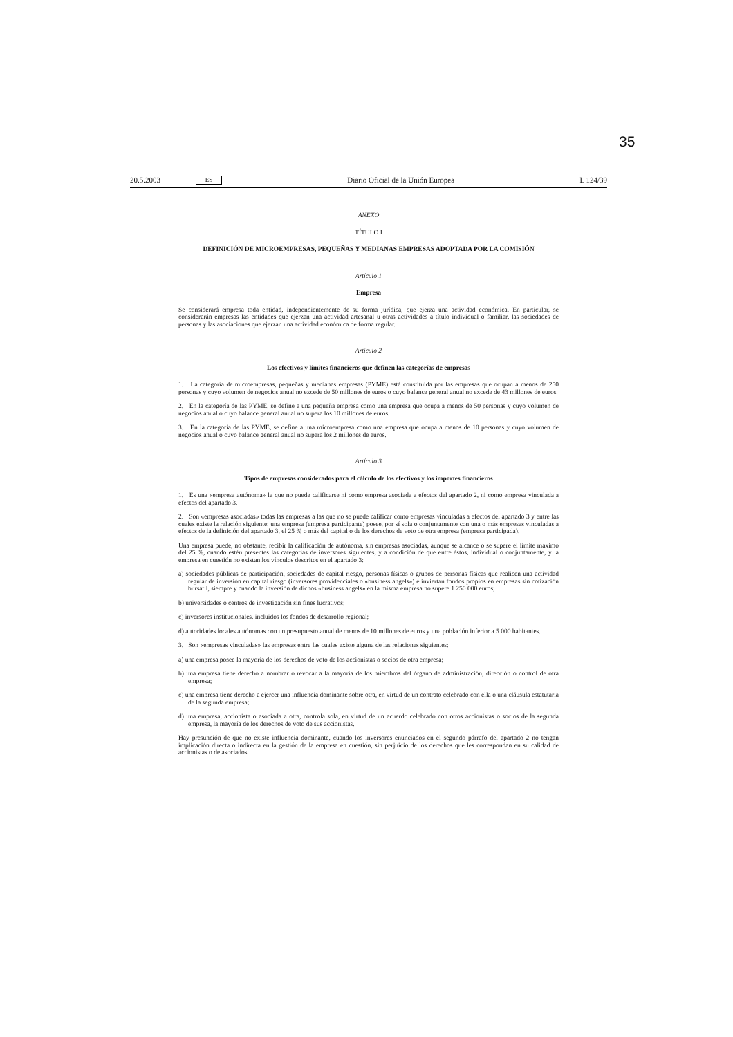35
20.5.2003 ES Diario Oficial de la Unión Europea L 124/39
ANEXO
TÍTULO I
DEFINICIÓN DE MICROEMPRESAS, PEQUEÑAS Y MEDIANAS EMPRESAS ADOPTADA POR LA COMISIÓN
Artículo 1
Empresa
Se considerará empresa toda entidad, independientemente de su forma jurídica, que ejerza una actividad económica. En particular, se considerarán empresas las entidades que ejerzan una actividad artesanal u otras actividades a título individual o familiar, las sociedades de personas y las asociaciones que ejerzan una actividad económica de forma regular.
Artículo 2
Los efectivos y límites financieros que definen las categorías de empresas
1. La categoría de microempresas, pequeñas y medianas empresas (PYME) está constituida por las empresas que ocupan a menos de 250 personas y cuyo volumen de negocios anual no excede de 50 millones de euros o cuyo balance general anual no excede de 43 millones de euros.
2. En la categoría de las PYME, se define a una pequeña empresa como una empresa que ocupa a menos de 50 personas y cuyo volumen de negocios anual o cuyo balance general anual no supera los 10 millones de euros.
3. En la categoría de las PYME, se define a una microempresa como una empresa que ocupa a menos de 10 personas y cuyo volumen de negocios anual o cuyo balance general anual no supera los 2 millones de euros.
Artículo 3
Tipos de empresas considerados para el cálculo de los efectivos y los importes financieros
1. Es una «empresa autónoma» la que no puede calificarse ni como empresa asociada a efectos del apartado 2, ni como empresa vinculada a efectos del apartado 3.
2. Son «empresas asociadas» todas las empresas a las que no se puede calificar como empresas vinculadas a efectos del apartado 3 y entre las cuales existe la relación siguiente: una empresa (empresa participante) posee, por sí sola o conjuntamente con una o más empresas vinculadas a efectos de la definición del apartado 3, el 25 % o más del capital o de los derechos de voto de otra empresa (empresa participada).
Una empresa puede, no obstante, recibir la calificación de autónoma, sin empresas asociadas, aunque se alcance o se supere el límite máximo del 25 %, cuando estén presentes las categorías de inversores siguientes, y a condición de que entre éstos, individual o conjuntamente, y la empresa en cuestión no existan los vínculos descritos en el apartado 3:
a) sociedades públicas de participación, sociedades de capital riesgo, personas físicas o grupos de personas físicas que realicen una actividad regular de inversión en capital riesgo (inversores providenciales o «business angels») e inviertan fondos propios en empresas sin cotización bursátil, siempre y cuando la inversión de dichos «business angels» en la misma empresa no supere 1 250 000 euros;
b) universidades o centros de investigación sin fines lucrativos;
c) inversores institucionales, incluidos los fondos de desarrollo regional;
d) autoridades locales autónomas con un presupuesto anual de menos de 10 millones de euros y una población inferior a 5 000 habitantes.
3. Son «empresas vinculadas» las empresas entre las cuales existe alguna de las relaciones siguientes:
a) una empresa posee la mayoría de los derechos de voto de los accionistas o socios de otra empresa;
b) una empresa tiene derecho a nombrar o revocar a la mayoría de los miembros del órgano de administración, dirección o control de otra empresa;
c) una empresa tiene derecho a ejercer una influencia dominante sobre otra, en virtud de un contrato celebrado con ella o una cláusula estatutaria de la segunda empresa;
d) una empresa, accionista o asociada a otra, controla sola, en virtud de un acuerdo celebrado con otros accionistas o socios de la segunda empresa, la mayoría de los derechos de voto de sus accionistas.
Hay presunción de que no existe influencia dominante, cuando los inversores enunciados en el segundo párrafo del apartado 2 no tengan implicación directa o indirecta en la gestión de la empresa en cuestión, sin perjuicio de los derechos que les correspondan en su calidad de accionistas o de asociados.